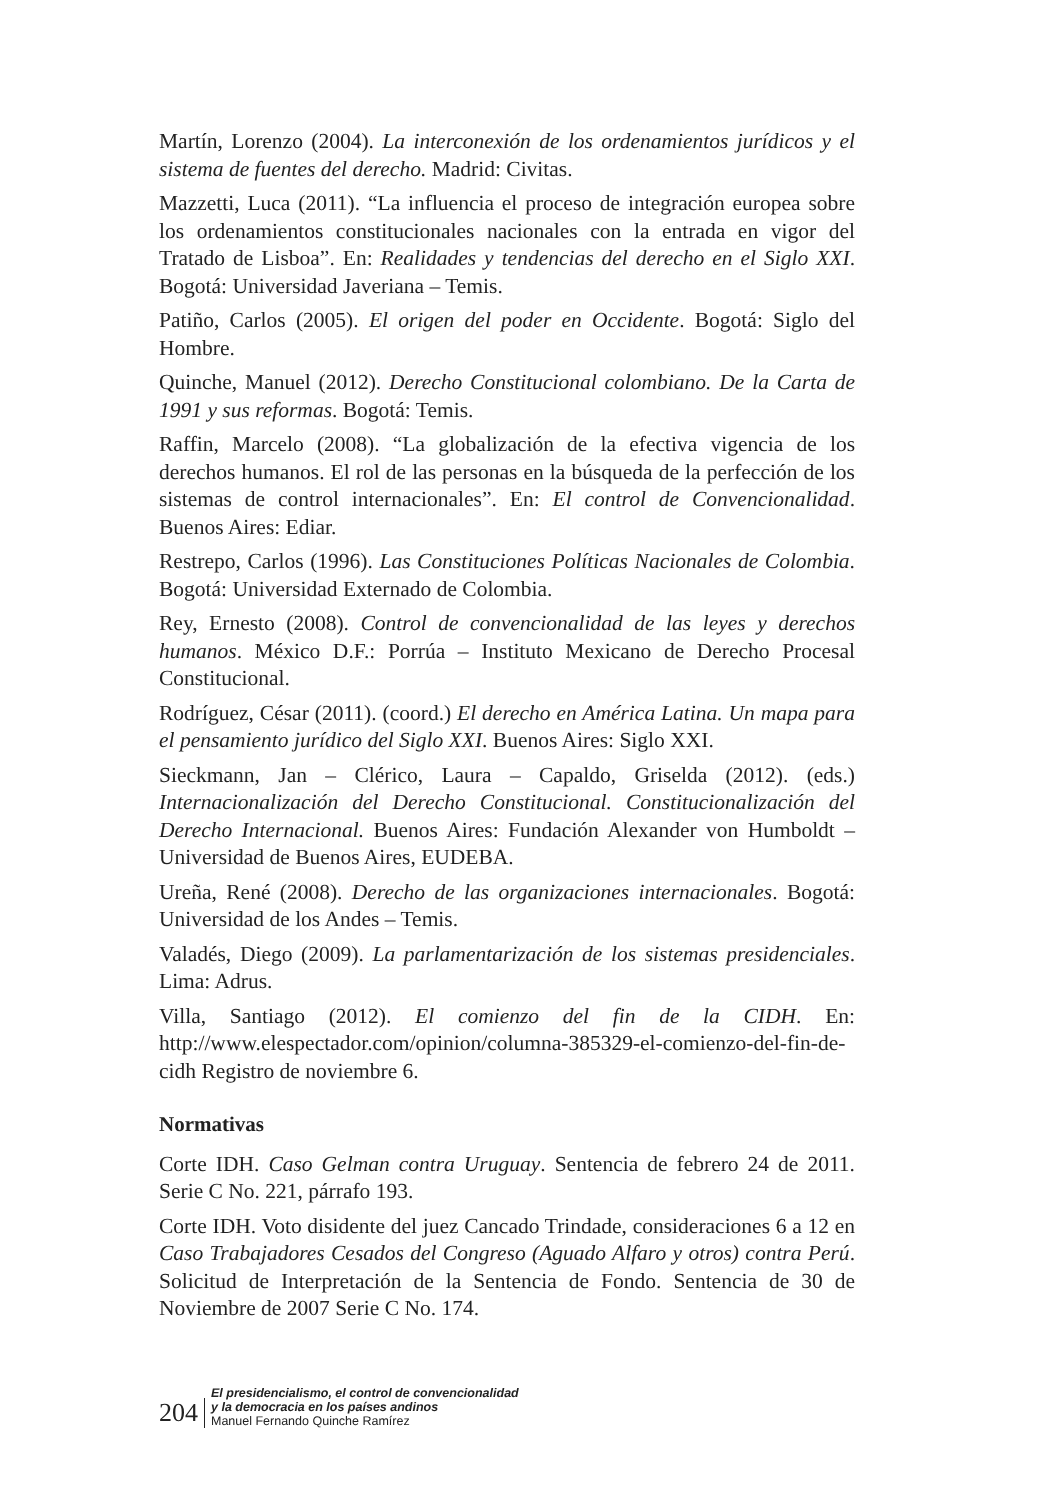Martín, Lorenzo (2004). La interconexión de los ordenamientos jurídicos y el sistema de fuentes del derecho. Madrid: Civitas.
Mazzetti, Luca (2011). “La influencia el proceso de integración europea sobre los ordenamientos constitucionales nacionales con la entrada en vigor del Tratado de Lisboa”. En: Realidades y tendencias del derecho en el Siglo XXI. Bogotá: Universidad Javeriana – Temis.
Patiño, Carlos (2005). El origen del poder en Occidente. Bogotá: Siglo del Hombre.
Quinche, Manuel (2012). Derecho Constitucional colombiano. De la Carta de 1991 y sus reformas. Bogotá: Temis.
Raffin, Marcelo (2008). “La globalización de la efectiva vigencia de los derechos humanos. El rol de las personas en la búsqueda de la perfección de los sistemas de control internacionales”. En: El control de Convencionalidad. Buenos Aires: Ediar.
Restrepo, Carlos (1996). Las Constituciones Políticas Nacionales de Colombia. Bogotá: Universidad Externado de Colombia.
Rey, Ernesto (2008). Control de convencionalidad de las leyes y derechos humanos. México D.F.: Porrúa – Instituto Mexicano de Derecho Procesal Constitucional.
Rodríguez, César (2011). (coord.) El derecho en América Latina. Un mapa para el pensamiento jurídico del Siglo XXI. Buenos Aires: Siglo XXI.
Sieckmann, Jan – Clérico, Laura – Capaldo, Griselda (2012). (eds.) Internacionalización del Derecho Constitucional. Constitucionalización del Derecho Internacional. Buenos Aires: Fundación Alexander von Humboldt – Universidad de Buenos Aires, EUDEBA.
Ureña, René (2008). Derecho de las organizaciones internacionales. Bogotá: Universidad de los Andes – Temis.
Valadés, Diego (2009). La parlamentarización de los sistemas presidenciales. Lima: Adrus.
Villa, Santiago (2012). El comienzo del fin de la CIDH. En: http://www.elespectador.com/opinion/columna-385329-el-comienzo-del-fin-de-cidh Registro de noviembre 6.
Normativas
Corte IDH. Caso Gelman contra Uruguay. Sentencia de febrero 24 de 2011. Serie C No. 221, párrafo 193.
Corte IDH. Voto disidente del juez Cancado Trindade, consideraciones 6 a 12 en Caso Trabajadores Cesados del Congreso (Aguado Alfaro y otros) contra Perú. Solicitud de Interpretación de la Sentencia de Fondo. Sentencia de 30 de Noviembre de 2007 Serie C No. 174.
204
El presidencialismo, el control de convencionalidad
y la democracia en los países andinos
Manuel Fernando Quinche Ramírez